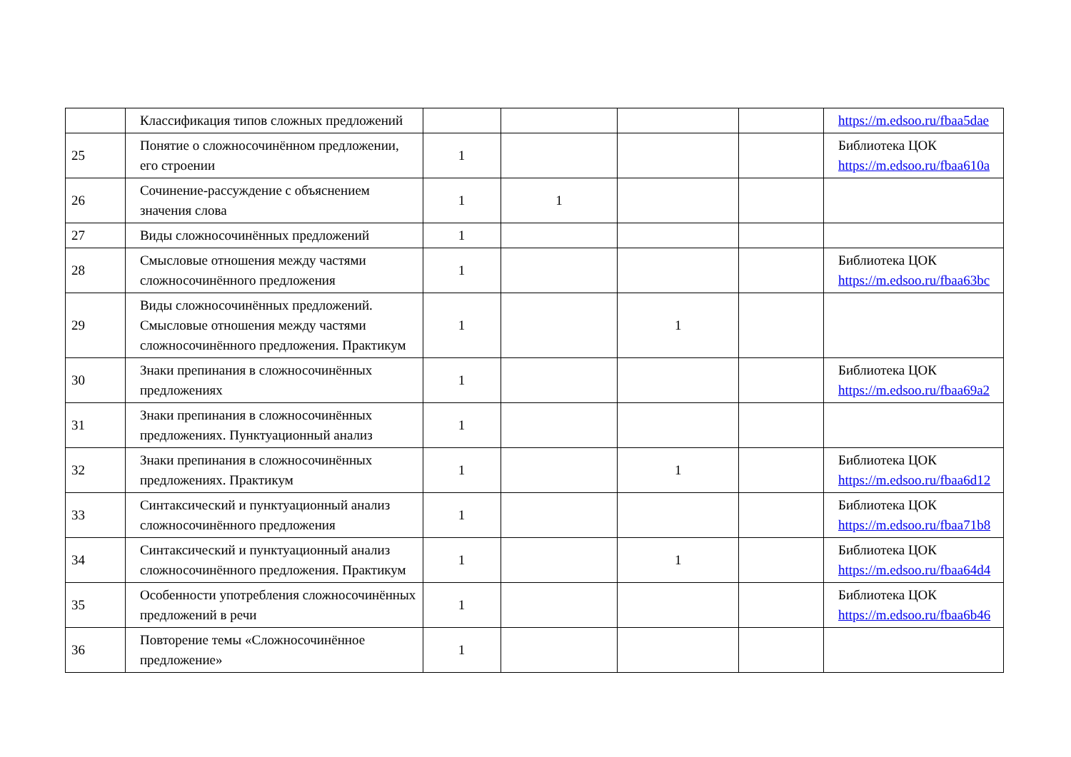| | Классификация типов сложных предложений | | | | | https://m.edsoo.ru/fbaa5dae |
| 25 | Понятие о сложносочинённом предложении, его строении | 1 | | | | Библиотека ЦОК https://m.edsoo.ru/fbaa610a |
| 26 | Сочинение-рассуждение с объяснением значения слова | 1 | 1 | | | |
| 27 | Виды сложносочинённых предложений | 1 | | | | |
| 28 | Смысловые отношения между частями сложносочинённого предложения | 1 | | | | Библиотека ЦОК https://m.edsoo.ru/fbaa63bc |
| 29 | Виды сложносочинённых предложений. Смысловые отношения между частями сложносочинённого предложения. Практикум | 1 | | 1 | | |
| 30 | Знаки препинания в сложносочинённых предложениях | 1 | | | | Библиотека ЦОК https://m.edsoo.ru/fbaa69a2 |
| 31 | Знаки препинания в сложносочинённых предложениях. Пунктуационный анализ | 1 | | | | |
| 32 | Знаки препинания в сложносочинённых предложениях. Практикум | 1 | | 1 | | Библиотека ЦОК https://m.edsoo.ru/fbaa6d12 |
| 33 | Синтаксический и пунктуационный анализ сложносочинённого предложения | 1 | | | | Библиотека ЦОК https://m.edsoo.ru/fbaa71b8 |
| 34 | Синтаксический и пунктуационный анализ сложносочинённого предложения. Практикум | 1 | | 1 | | Библиотека ЦОК https://m.edsoo.ru/fbaa64d4 |
| 35 | Особенности употребления сложносочинённых предложений в речи | 1 | | | | Библиотека ЦОК https://m.edsoo.ru/fbaa6b46 |
| 36 | Повторение темы «Сложносочинённое предложение» | 1 | | | | |